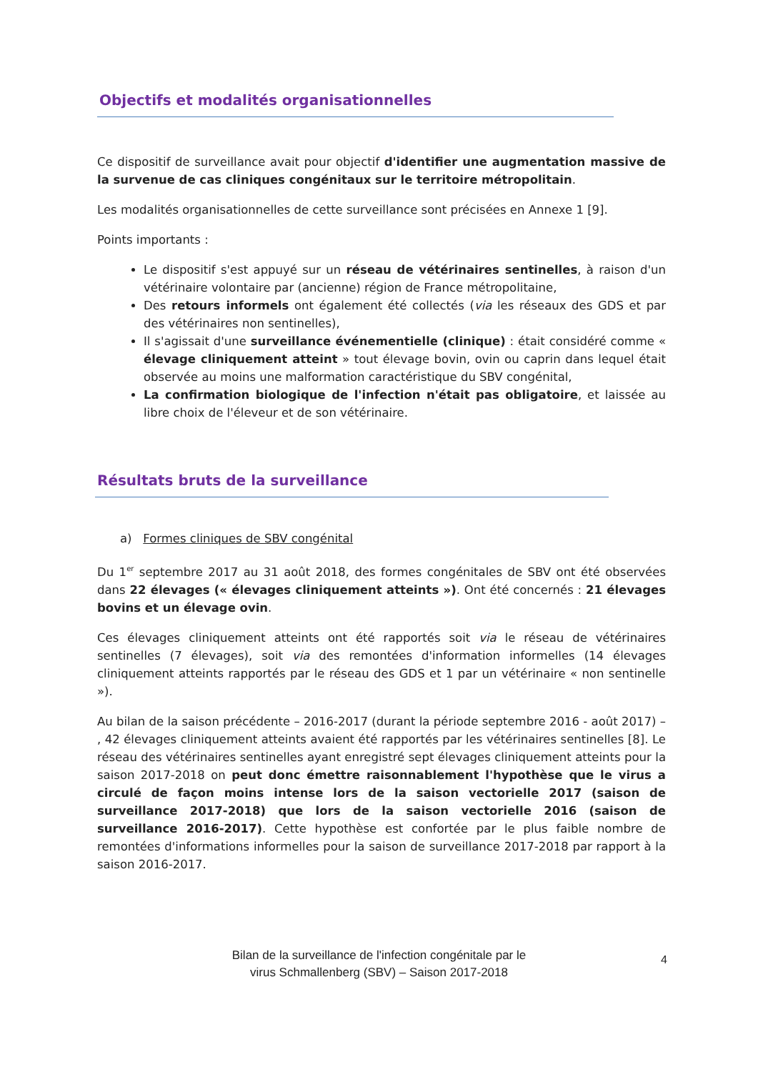Objectifs et modalités organisationnelles
Ce dispositif de surveillance avait pour objectif d'identifier une augmentation massive de la survenue de cas cliniques congénitaux sur le territoire métropolitain.
Les modalités organisationnelles de cette surveillance sont précisées en Annexe 1 [9].
Points importants :
Le dispositif s'est appuyé sur un réseau de vétérinaires sentinelles, à raison d'un vétérinaire volontaire par (ancienne) région de France métropolitaine,
Des retours informels ont également été collectés (via les réseaux des GDS et par des vétérinaires non sentinelles),
Il s'agissait d'une surveillance événementielle (clinique) : était considéré comme « élevage cliniquement atteint » tout élevage bovin, ovin ou caprin dans lequel était observée au moins une malformation caractéristique du SBV congénital,
La confirmation biologique de l'infection n'était pas obligatoire, et laissée au libre choix de l'éleveur et de son vétérinaire.
Résultats bruts de la surveillance
a) Formes cliniques de SBV congénital
Du 1<sup>er</sup> septembre 2017 au 31 août 2018, des formes congénitales de SBV ont été observées dans 22 élevages (« élevages cliniquement atteints »). Ont été concernés : 21 élevages bovins et un élevage ovin.
Ces élevages cliniquement atteints ont été rapportés soit via le réseau de vétérinaires sentinelles (7 élevages), soit via des remontées d'information informelles (14 élevages cliniquement atteints rapportés par le réseau des GDS et 1 par un vétérinaire « non sentinelle »).
Au bilan de la saison précédente – 2016-2017 (durant la période septembre 2016 - août 2017) – , 42 élevages cliniquement atteints avaient été rapportés par les vétérinaires sentinelles [8]. Le réseau des vétérinaires sentinelles ayant enregistré sept élevages cliniquement atteints pour la saison 2017-2018 on peut donc émettre raisonnablement l'hypothèse que le virus a circulé de façon moins intense lors de la saison vectorielle 2017 (saison de surveillance 2017-2018) que lors de la saison vectorielle 2016 (saison de surveillance 2016-2017). Cette hypothèse est confortée par le plus faible nombre de remontées d'informations informelles pour la saison de surveillance 2017-2018 par rapport à la saison 2016-2017.
4
Bilan de la surveillance de l'infection congénitale par le
virus Schmallenberg (SBV) – Saison 2017-2018